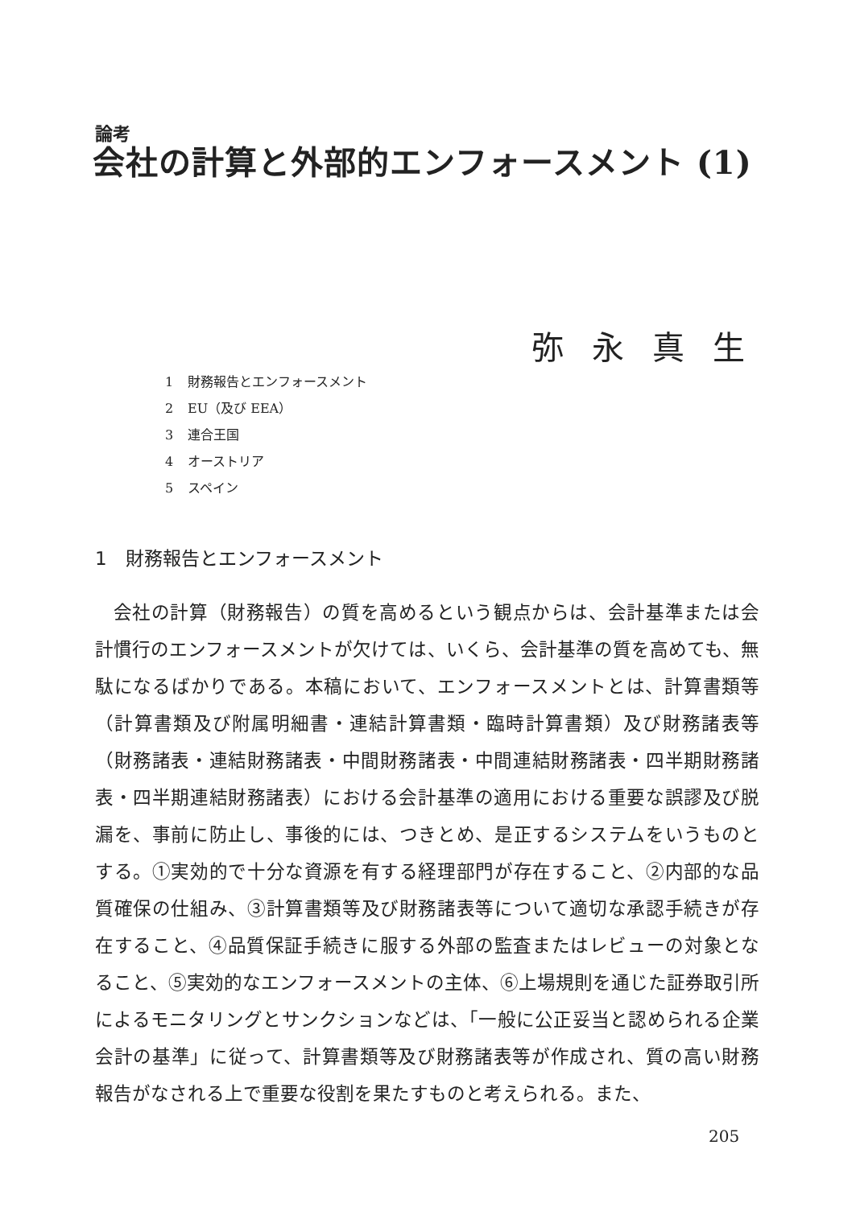論考
会社の計算と外部的エンフォースメント (1)
弥永真生
1 財務報告とエンフォースメント
2 EU（及び EEA）
3 連合王国
4 オーストリア
5 スペイン
1　財務報告とエンフォースメント
会社の計算（財務報告）の質を高めるという観点からは、会計基準または会計慣行のエンフォースメントが欠けては、いくら、会計基準の質を高めても、無駄になるばかりである。本稿において、エンフォースメントとは、計算書類等（計算書類及び附属明細書・連結計算書類・臨時計算書類）及び財務諸表等（財務諸表・連結財務諸表・中間財務諸表・中間連結財務諸表・四半期財務諸表・四半期連結財務諸表）における会計基準の適用における重要な誤謬及び脱漏を、事前に防止し、事後的には、つきとめ、是正するシステムをいうものとする。①実効的で十分な資源を有する経理部門が存在すること、②内部的な品質確保の仕組み、③計算書類等及び財務諸表等について適切な承認手続きが存在すること、④品質保証手続きに服する外部の監査またはレビューの対象となること、⑤実効的なエンフォースメントの主体、⑥上場規則を通じた証券取引所によるモニタリングとサンクションなどは、「一般に公正妥当と認められる企業会計の基準」に従って、計算書類等及び財務諸表等が作成され、質の高い財務報告がなされる上で重要な役割を果たすものと考えられる。また、
205